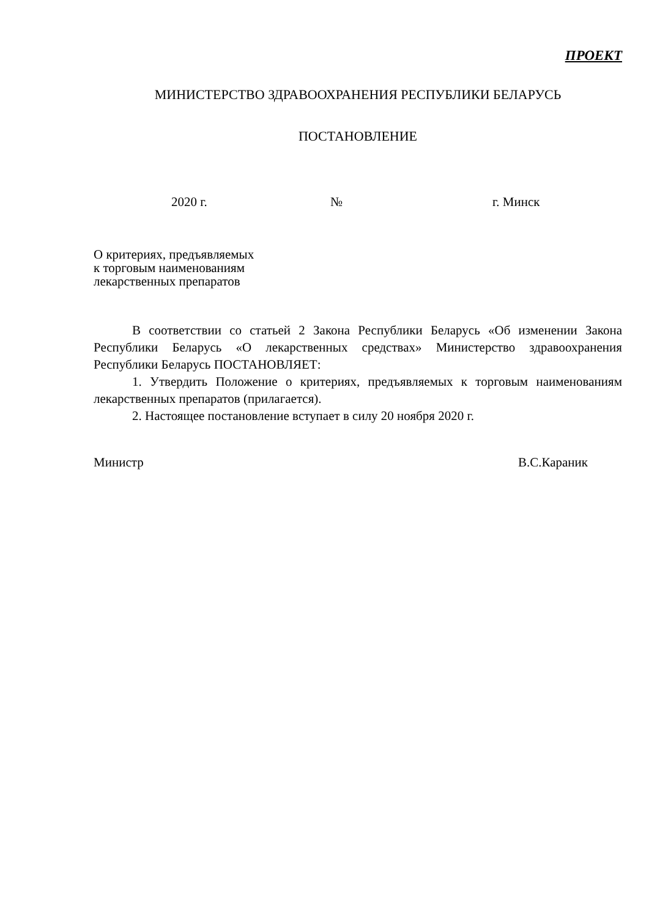ПРОЕКТ
МИНИСТЕРСТВО ЗДРАВООХРАНЕНИЯ РЕСПУБЛИКИ БЕЛАРУСЬ
ПОСТАНОВЛЕНИЕ
2020 г. № г. Минск
О критериях, предъявляемых
к торговым наименованиям
лекарственных препаратов
В соответствии со статьей 2 Закона Республики Беларусь «Об изменении Закона Республики Беларусь «О лекарственных средствах» Министерство здравоохранения Республики Беларусь ПОСТАНОВЛЯЕТ:
1. Утвердить Положение о критериях, предъявляемых к торговым наименованиям лекарственных препаратов (прилагается).
2. Настоящее постановление вступает в силу 20 ноября 2020 г.
Министр В.С.Караник